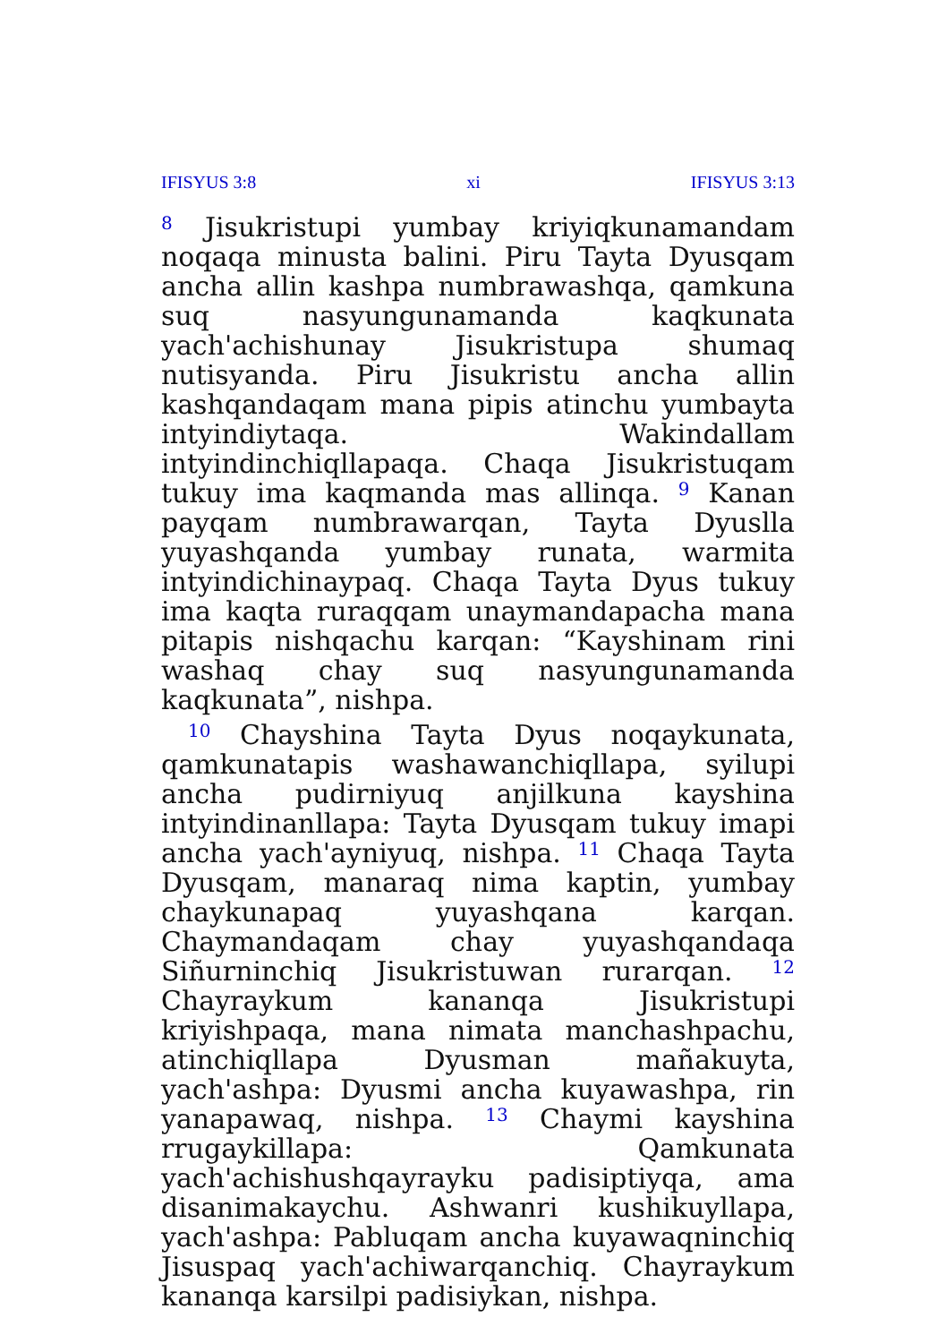IFISYUS 3:8 xi IFISYUS 3:13
<sup>8</sup> Jisukristupi yumbay kriyiqkunamandam noqaqa minusta balini. Piru Tayta Dyusqam ancha allin kashpa numbrawashqa, qamkuna suq nasyungunamanda kaqkunata yach'achishunay Jisukristupa shumaq nutisyanda. Piru Jisukristu ancha allin kashqandaqam mana pipis atinchu yumbayta intyindiytaqa. Wakindallam intyindinchiqllapaqa. Chaqa Jisukristuqam tukuy ima kaqmanda mas allinqa. <sup>9</sup> Kanan payqam numbrawarqan, Tayta Dyuslla yuyashqanda yumbay runata, warmita intyindichinaypaq. Chaqa Tayta Dyus tukuy ima kaqta ruraqqam unaymandapacha mana pitapis nishqachu karqan: “Kayshinam rini washaq chay suq nasyungunamanda kaqkunata”, nishpa.
<sup>10</sup> Chayshina Tayta Dyus noqaykunata, qamkunatapis washawanchiqllapa, syilupi ancha pudirniyuq anjilkuna kayshina intyindinanllapa: Tayta Dyusqam tukuy imapi ancha yach'ayniyuq, nishpa. <sup>11</sup> Chaqa Tayta Dyusqam, manaraq nima kaptin, yumbay chaykunapaq yuyashqana karqan. Chaymandaqam chay yuyashqandaqa Siñurninchiq Jisukristuwan rurarqan. <sup>12</sup> Chayraykum kananqa Jisukristupi kriyishpaqa, mana nimata manchashpachu, atinchiqllapa Dyusman mañakuyta, yach'ashpa: Dyusmi ancha kuyawashpa, rin yanapawaq, nishpa. <sup>13</sup> Chaymi kayshina rrugaykillapa: Qamkunata yach'achishushqayrayku padisiptiyqa, ama disanimakaychu. Ashwanri kushikuyllapa, yach'ashpa: Pabluqam ancha kuyawaqninchiq Jisuspaq yach'achiwarqanchiq. Chayraykum kananqa karsilpi padisiykan, nishpa.